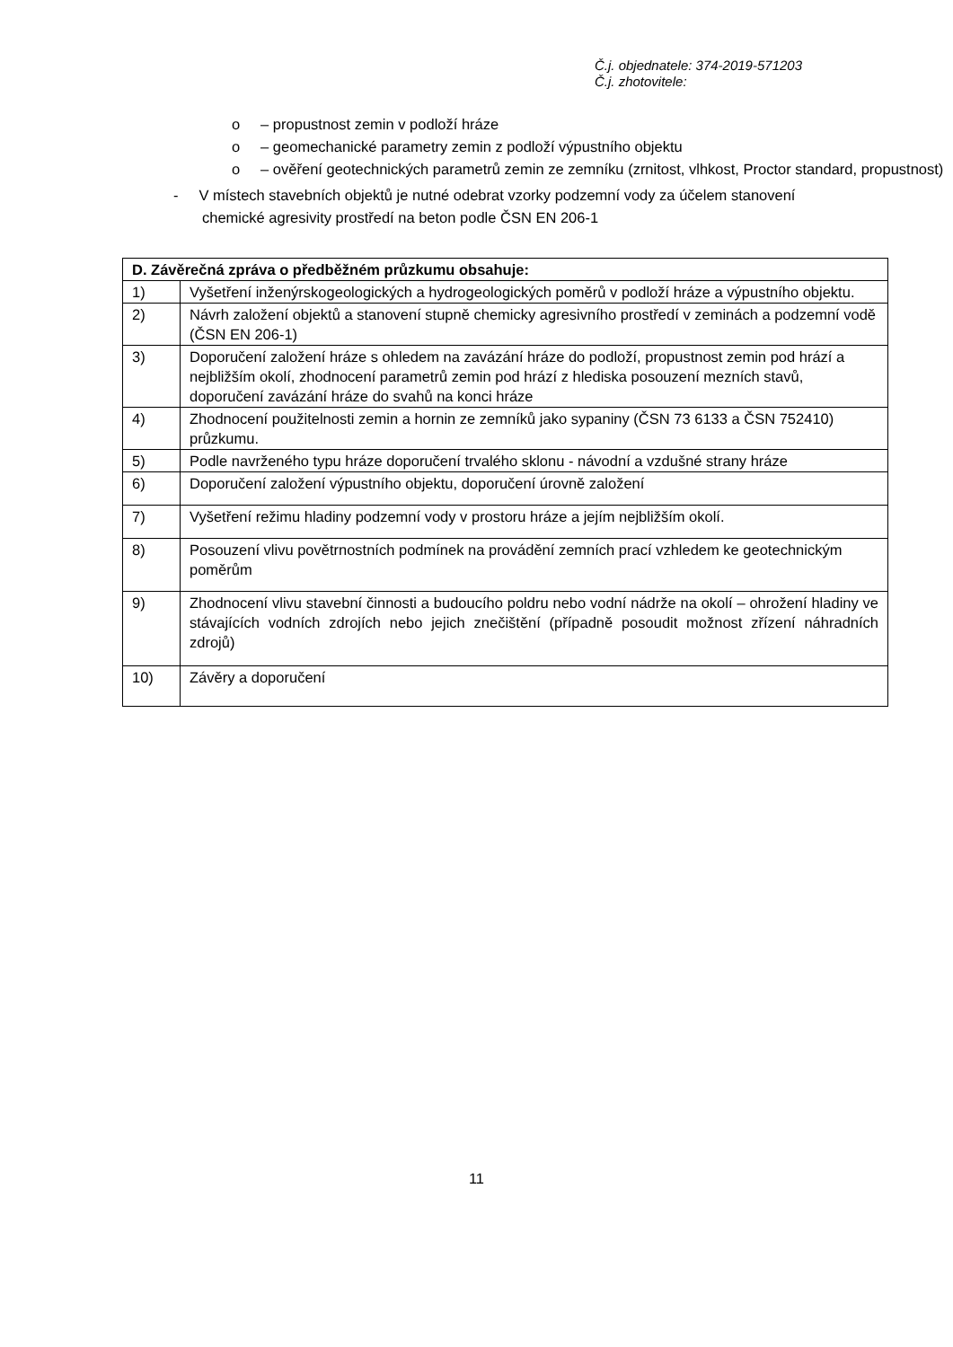Č.j. objednatele: 374-2019-571203
Č.j. zhotovitele:
o – propustnost zemin v podloží hráze
o – geomechanické parametry zemin z podloží výpustního objektu
o – ověření geotechnických parametrů zemin ze zemníku (zrnitost, vlhkost, Proctor standard, propustnost)
- V místech stavebních objektů je nutné odebrat vzorky podzemní vody za účelem stanovení chemické agresivity prostředí na beton podle ČSN EN 206-1
| D. Závěrečná zpráva o předběžném průzkumu obsahuje: | |
| 1) | Vyšetření inženýrskogeologických a hydrogeologických poměrů v podloží hráze a výpustního objektu. |
| 2) | Návrh založení objektů a stanovení stupně chemicky agresivního prostředí v zeminách a podzemní vodě (ČSN EN 206-1) |
| 3) | Doporučení založení hráze s ohledem na zavázání hráze do podloží, propustnost zemin pod hrází a nejbližším okolí, zhodnocení parametrů zemin pod hrází z hlediska posouzení mezních stavů, doporučení zavázání hráze do svahů na konci hráze |
| 4) | Zhodnocení použitelnosti zemin a hornin ze zemníků jako sypaniny (ČSN 73 6133 a ČSN 752410) průzkumu. |
| 5) | Podle navrženého typu hráze doporučení trvalého sklonu - návodní a vzdušné strany hráze |
| 6) | Doporučení založení výpustního objektu, doporučení úrovně založení |
| 7) | Vyšetření režimu hladiny podzemní vody v prostoru hráze a jejím nejbližším okolí. |
| 8) | Posouzení vlivu povětrnostních podmínek na provádění zemních prací vzhledem ke geotechnickým poměrům |
| 9) | Zhodnocení vlivu stavební činnosti a budoucího poldru nebo vodní nádrže na okolí – ohrožení hladiny ve stávajících vodních zdrojích nebo jejich znečištění (případně posoudit možnost zřízení náhradních zdrojů) |
| 10) | Závěry a doporučení |
11